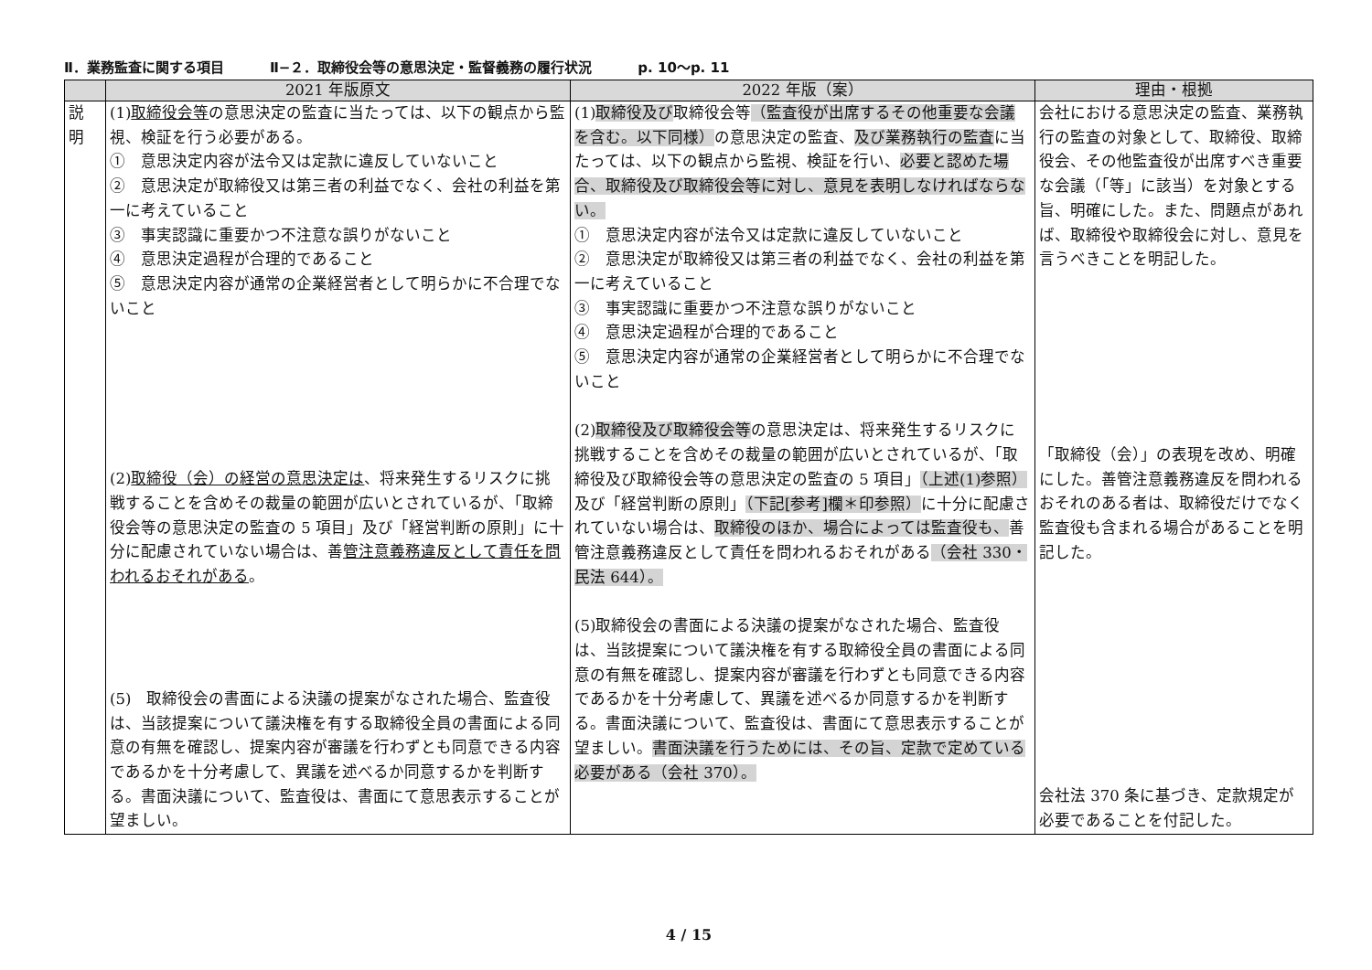Ⅱ．業務監査に関する項目 Ⅱ−２．取締役会等の意思決定・監督義務の履行状況 p. 10〜p. 11
| | 2021 年版原文 | 2022 年版（案） | 理由・根拠 |
| --- | --- | --- | --- |
| 説 明 | (1) 取締役会等 の意思決定の監査に当たっては、以下の観点から監視、検証を行う必要がある。 ① 意思決定内容が法令又は定款に違反していないこと ② 意思決定が取締役又は第三者の利益でなく、会社の利益を第一に考えていること ③ 事実認識に重要かつ不注意な誤りがないこと ④ 意思決定過程が合理的であること ⑤ 意思決定内容が通常の企業経営者として明らかに不合理でないこと (2) 取締役（会）の経営の意思決定は 、将来発生するリスクに挑戦することを含めその裁量の範囲が広いとされているが、「取締役会等の意思決定の監査の 5 項目」及び「経営判断の原則」に十分に配慮されていない場合は、善 管注意義務違反として責任を問われるおそれがある 。 (5) 取締役会の書面による決議の提案がなされた場合、監査役は、当該提案について議決権を有する取締役全員の書面による同意の有無を確認し、提案内容が審議を行わずとも同意できる内容であるかを十分考慮して、異議を述べるか同意するかを判断する。書面決議について、監査役は、書面にて意思表示することが望ましい。 | (1) 取締役及び 取締役会等 （監査役が出席するその他重要な会議を含む。以下同様） の意思決定の監査、 及び業務執行の監査 に当たっては、以下の観点から監視、検証を行い、 必要と認めた場合、取締役及び取締役会等に対し、意見を表明しなければならない。 ① 意思決定内容が法令又は定款に違反していないこと ② 意思決定が取締役又は第三者の利益でなく、会社の利益を第一に考えていること ③ 事実認識に重要かつ不注意な誤りがないこと ④ 意思決定過程が合理的であること ⑤ 意思決定内容が通常の企業経営者として明らかに不合理でないこと (2) 取締役及び取締役会等 の意思決定は、将来発生するリスクに挑戦することを含めその裁量の範囲が広いとされているが、「取締役及び取締役会等の意思決定の監査の 5 項目」 （上述(1)参照） 及び「経営判断の原則」 （下記[参考]欄＊印参照） に十分に配慮されていない場合は、 取締役のほか、場合によっては監査役も、 善管注意義務違反として責任を問われるおそれがある （会社 330・民法 644）。 (5)取締役会の書面による決議の提案がなされた場合、監査役は、当該提案について議決権を有する取締役全員の書面による同意の有無を確認し、提案内容が審議を行わずとも同意できる内容であるかを十分考慮して、異議を述べるか同意するかを判断する。書面決議について、監査役は、書面にて意思表示することが望ましい。 書面決議を行うためには、その旨、定款で定めている必要がある（会社 370）。 | 会社における意思決定の監査、業務執行の監査の対象として、取締役、取締役会、その他監査役が出席すべき重要な会議（「等」に該当）を対象とする旨、明確にした。また、問題点があれば、取締役や取締役会に対し、意見を言うべきことを明記した。 「取締役（会）」の表現を改め、明確にした。善管注意義務違反を問われるおそれのある者は、取締役だけでなく監査役も含まれる場合があることを明記した。 会社法 370 条に基づき、定款規定が必要であることを付記した。 |
4 / 15